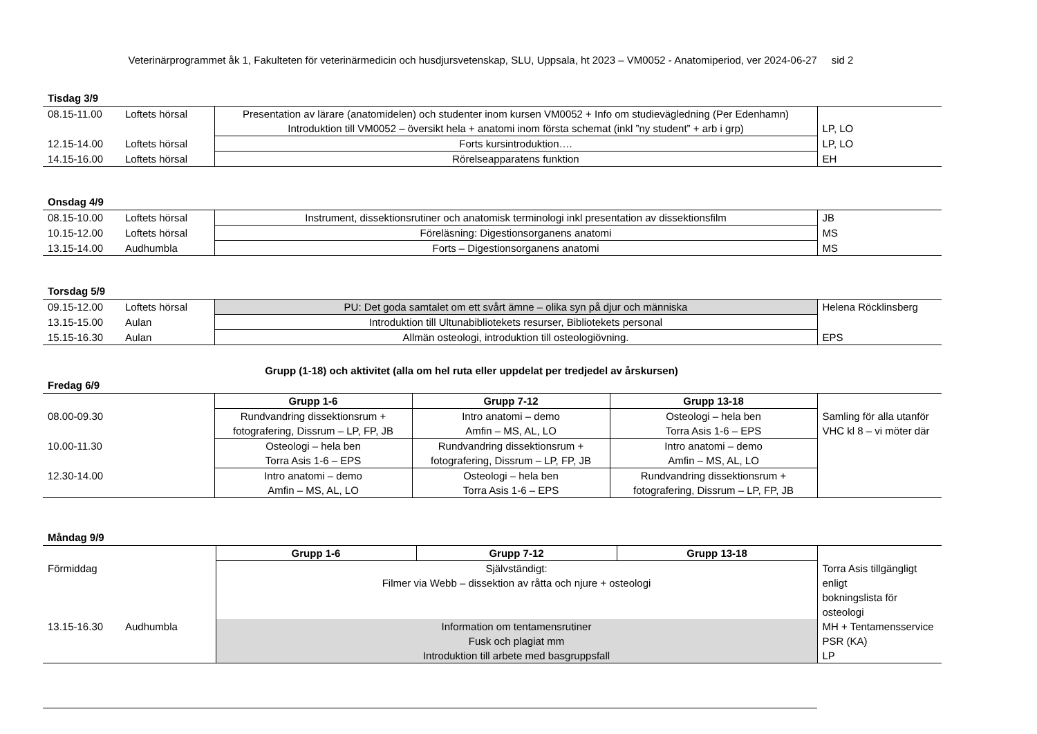Veterinärprogrammet åk 1, Fakulteten för veterinärmedicin och husdjursvetenskap, SLU, Uppsala, ht 2023 – VM0052 - Anatomiperiod, ver 2024-06-27 sid 2
Tisdag 3/9
| 08.15-11.00 | Loftets hörsal | Presentation av lärare (anatomidelen) och studenter inom kursen VM0052 + Info om studievägledning (Per Edenhamn) | |
| | | Introduktion till VM0052 – översikt hela + anatomi inom första schemat (inkl ”ny student” + arb i grp) | LP, LO |
| 12.15-14.00 | Loftets hörsal | Forts kursintroduktion…. | LP, LO |
| 14.15-16.00 | Loftets hörsal | Rörelseapparatens funktion | EH |
Onsdag 4/9
| 08.15-10.00 | Loftets hörsal | Instrument, dissektionsrutiner och anatomisk terminologi inkl presentation av dissektionsfilm | JB |
| 10.15-12.00 | Loftets hörsal | Föreläsning: Digestionsorganens anatomi | MS |
| 13.15-14.00 | Audhumbla | Forts – Digestionsorganens anatomi | MS |
Torsdag 5/9
| 09.15-12.00 | Loftets hörsal | PU: Det goda samtalet om ett svårt ämne – olika syn på djur och människa | Helena Röcklinsberg |
| 13.15-15.00 | Aulan | Introduktion till Ultunabibliotekets resurser, Bibliotekets personal | |
| 15.15-16.30 | Aulan | Allmän osteologi, introduktion till osteologiövning. | EPS |
Grupp (1-18) och aktivitet (alla om hel ruta eller uppdelat per tredjedel av årskursen)
Fredag 6/9
| | Grupp 1-6 | Grupp 7-12 | Grupp 13-18 | |
| 08.00-09.30 | Rundvandring dissektionsrum + fotografering, Dissrum – LP, FP, JB | Intro anatomi – demo Amfin – MS, AL, LO | Osteologi – hela ben Torra Asis 1-6 – EPS | Samling för alla utanför VHC kl 8 – vi möter där |
| 10.00-11.30 | Osteologi – hela ben Torra Asis 1-6 – EPS | Rundvandring dissektionsrum + fotografering, Dissrum – LP, FP, JB | Intro anatomi – demo Amfin – MS, AL, LO | |
| 12.30-14.00 | Intro anatomi – demo Amfin – MS, AL, LO | Osteologi – hela ben Torra Asis 1-6 – EPS | Rundvandring dissektionsrum + fotografering, Dissrum – LP, FP, JB | |
Måndag 9/9
| | | Grupp 1-6 | Grupp 7-12 | Grupp 13-18 | |
| Förmiddag | | Självständigt: Filmer via Webb – dissektion av råtta och njure + osteologi | | | Torra Asis tillgängligt enligt bokningslista för osteologi |
| 13.15-16.30 | Audhumbla | Information om tentamensrutiner Fusk och plagiat mm Introduktion till arbete med basgruppsfall | | | MH + Tentamensservice PSR (KA) LP |